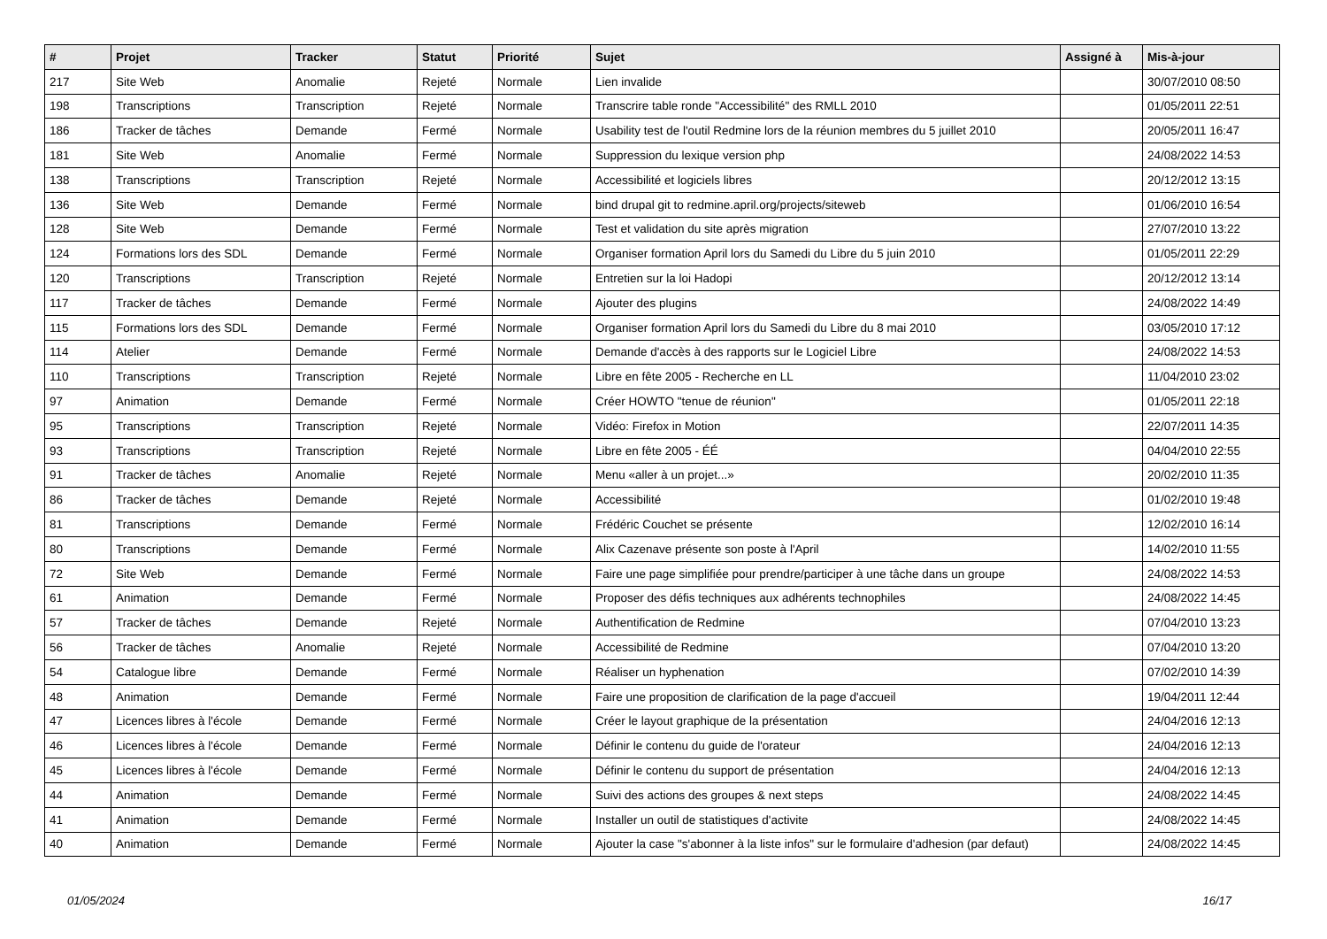| # | Projet | Tracker | Statut | Priorité | Sujet | Assigné à | Mis-à-jour |
| --- | --- | --- | --- | --- | --- | --- | --- |
| 217 | Site Web | Anomalie | Rejeté | Normale | Lien invalide | | 30/07/2010 08:50 |
| 198 | Transcriptions | Transcription | Rejeté | Normale | Transcrire table ronde "Accessibilité" des RMLL 2010 | | 01/05/2011 22:51 |
| 186 | Tracker de tâches | Demande | Fermé | Normale | Usability test de l'outil Redmine lors de la réunion membres du 5 juillet 2010 | | 20/05/2011 16:47 |
| 181 | Site Web | Anomalie | Fermé | Normale | Suppression du lexique version php | | 24/08/2022 14:53 |
| 138 | Transcriptions | Transcription | Rejeté | Normale | Accessibilité et logiciels libres | | 20/12/2012 13:15 |
| 136 | Site Web | Demande | Fermé | Normale | bind drupal git to redmine.april.org/projects/siteweb | | 01/06/2010 16:54 |
| 128 | Site Web | Demande | Fermé | Normale | Test et validation du site après migration | | 27/07/2010 13:22 |
| 124 | Formations lors des SDL | Demande | Fermé | Normale | Organiser formation April lors du Samedi du Libre du 5 juin 2010 | | 01/05/2011 22:29 |
| 120 | Transcriptions | Transcription | Rejeté | Normale | Entretien sur la loi Hadopi | | 20/12/2012 13:14 |
| 117 | Tracker de tâches | Demande | Fermé | Normale | Ajouter des plugins | | 24/08/2022 14:49 |
| 115 | Formations lors des SDL | Demande | Fermé | Normale | Organiser formation April lors du Samedi du Libre du 8 mai 2010 | | 03/05/2010 17:12 |
| 114 | Atelier | Demande | Fermé | Normale | Demande d'accès à des rapports sur le Logiciel Libre | | 24/08/2022 14:53 |
| 110 | Transcriptions | Transcription | Rejeté | Normale | Libre en fête 2005 - Recherche en LL | | 11/04/2010 23:02 |
| 97 | Animation | Demande | Fermé | Normale | Créer HOWTO "tenue de réunion" | | 01/05/2011 22:18 |
| 95 | Transcriptions | Transcription | Rejeté | Normale | Vidéo: Firefox in Motion | | 22/07/2011 14:35 |
| 93 | Transcriptions | Transcription | Rejeté | Normale | Libre en fête 2005 - ÉÉ | | 04/04/2010 22:55 |
| 91 | Tracker de tâches | Anomalie | Rejeté | Normale | Menu «aller à un projet...» | | 20/02/2010 11:35 |
| 86 | Tracker de tâches | Demande | Rejeté | Normale | Accessibilité | | 01/02/2010 19:48 |
| 81 | Transcriptions | Demande | Fermé | Normale | Frédéric Couchet se présente | | 12/02/2010 16:14 |
| 80 | Transcriptions | Demande | Fermé | Normale | Alix Cazenave présente son poste à l'April | | 14/02/2010 11:55 |
| 72 | Site Web | Demande | Fermé | Normale | Faire une page simplifiée pour prendre/participer à une tâche dans un groupe | | 24/08/2022 14:53 |
| 61 | Animation | Demande | Fermé | Normale | Proposer des défis techniques aux adhérents technophiles | | 24/08/2022 14:45 |
| 57 | Tracker de tâches | Demande | Rejeté | Normale | Authentification de Redmine | | 07/04/2010 13:23 |
| 56 | Tracker de tâches | Anomalie | Rejeté | Normale | Accessibilité de Redmine | | 07/04/2010 13:20 |
| 54 | Catalogue libre | Demande | Fermé | Normale | Réaliser un hyphenation | | 07/02/2010 14:39 |
| 48 | Animation | Demande | Fermé | Normale | Faire une proposition de clarification de la page d'accueil | | 19/04/2011 12:44 |
| 47 | Licences libres à l'école | Demande | Fermé | Normale | Créer le layout graphique de la présentation | | 24/04/2016 12:13 |
| 46 | Licences libres à l'école | Demande | Fermé | Normale | Définir le contenu du guide de l'orateur | | 24/04/2016 12:13 |
| 45 | Licences libres à l'école | Demande | Fermé | Normale | Définir le contenu du support de présentation | | 24/04/2016 12:13 |
| 44 | Animation | Demande | Fermé | Normale | Suivi des actions des groupes & next steps | | 24/08/2022 14:45 |
| 41 | Animation | Demande | Fermé | Normale | Installer un outil de statistiques d'activite | | 24/08/2022 14:45 |
| 40 | Animation | Demande | Fermé | Normale | Ajouter la case "s'abonner à la liste infos" sur le formulaire d'adhesion (par defaut) | | 24/08/2022 14:45 |
01/05/2024 16/17